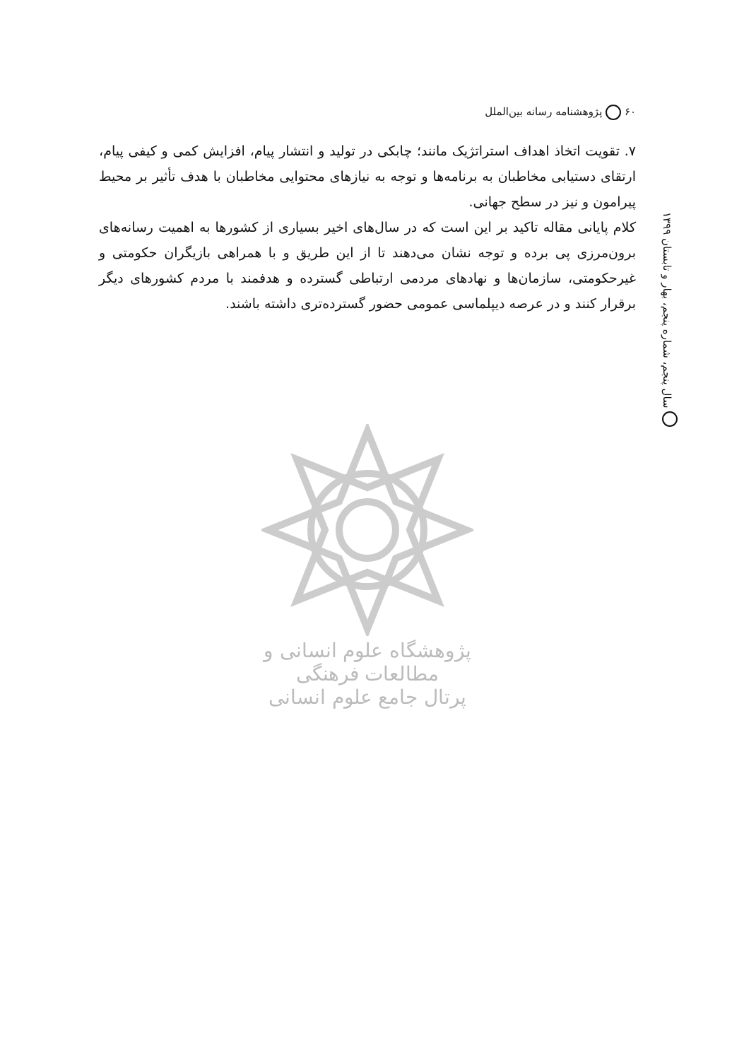۶۰ پژوهشنامه رسانه بین‌الملل
سال پنجم، شماره پنجم، بهار و تابستان ۱۳۹۹
۷. تقویت اتخاذ اهداف استراتژیک مانند؛ چابکی در تولید و انتشار پیام، افزایش کمی و کیفی پیام، ارتقای دستیابی مخاطبان به برنامه‌ها و توجه به نیازهای محتوایی مخاطبان با هدف تأثیر بر محیط پیرامون و نیز در سطح جهانی.
کلام پایانی مقاله تاکید بر این است که در سال‌های اخیر بسیاری از کشورها به اهمیت رسانه‌های برون‌مرزی پی برده و توجه نشان می‌دهند تا از این طریق و با همراهی بازیگران حکومتی و غیرحکومتی، سازمان‌ها و نهادهای مردمی ارتباطی گسترده و هدفمند با مردم کشورهای دیگر برقرار کنند و در عرصه دیپلماسی عمومی حضور گسترده‌تری داشته باشند.
پژوهشگاه علوم انسانی و مطالعات فرهنگی
پرتال جامع علوم انسانی